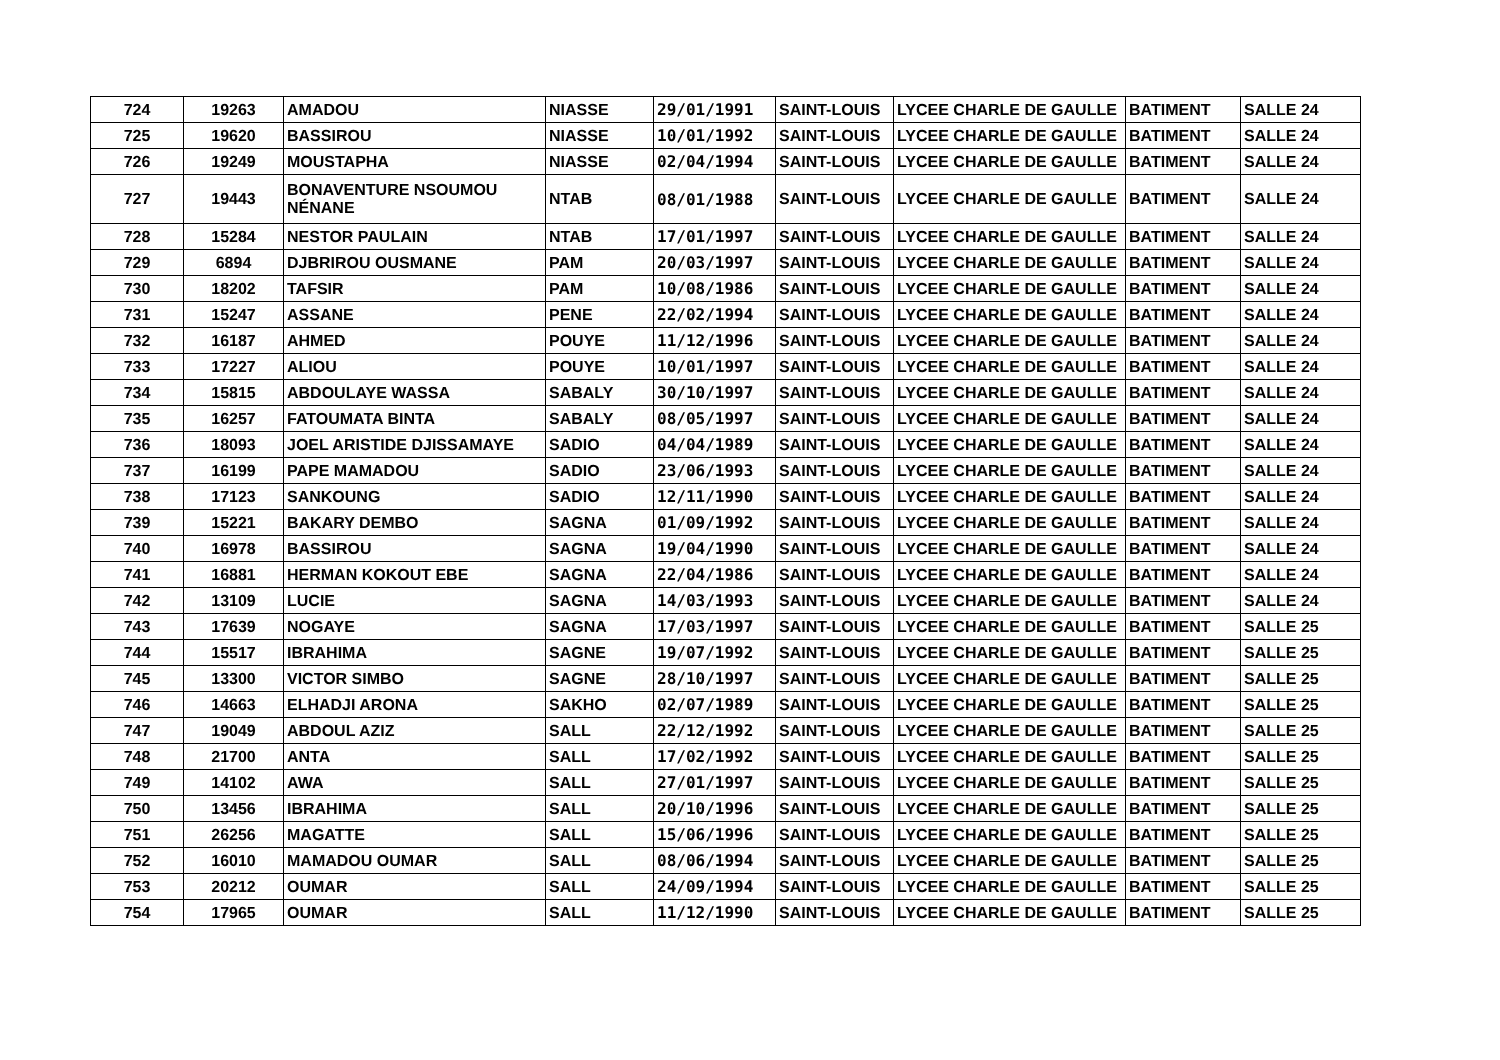| 724 | 19263 | AMADOU | NIASSE | 29/01/1991 | SAINT-LOUIS | LYCEE CHARLE DE GAULLE | BATIMENT | SALLE 24 |
| 725 | 19620 | BASSIROU | NIASSE | 10/01/1992 | SAINT-LOUIS | LYCEE CHARLE DE GAULLE | BATIMENT | SALLE 24 |
| 726 | 19249 | MOUSTAPHA | NIASSE | 02/04/1994 | SAINT-LOUIS | LYCEE CHARLE DE GAULLE | BATIMENT | SALLE 24 |
| 727 | 19443 | BONAVENTURE NSOUMOU NÉNANE | NTAB | 08/01/1988 | SAINT-LOUIS | LYCEE CHARLE DE GAULLE | BATIMENT | SALLE 24 |
| 728 | 15284 | NESTOR PAULAIN | NTAB | 17/01/1997 | SAINT-LOUIS | LYCEE CHARLE DE GAULLE | BATIMENT | SALLE 24 |
| 729 | 6894 | DJBRIROU OUSMANE | PAM | 20/03/1997 | SAINT-LOUIS | LYCEE CHARLE DE GAULLE | BATIMENT | SALLE 24 |
| 730 | 18202 | TAFSIR | PAM | 10/08/1986 | SAINT-LOUIS | LYCEE CHARLE DE GAULLE | BATIMENT | SALLE 24 |
| 731 | 15247 | ASSANE | PENE | 22/02/1994 | SAINT-LOUIS | LYCEE CHARLE DE GAULLE | BATIMENT | SALLE 24 |
| 732 | 16187 | AHMED | POUYE | 11/12/1996 | SAINT-LOUIS | LYCEE CHARLE DE GAULLE | BATIMENT | SALLE 24 |
| 733 | 17227 | ALIOU | POUYE | 10/01/1997 | SAINT-LOUIS | LYCEE CHARLE DE GAULLE | BATIMENT | SALLE 24 |
| 734 | 15815 | ABDOULAYE WASSA | SABALY | 30/10/1997 | SAINT-LOUIS | LYCEE CHARLE DE GAULLE | BATIMENT | SALLE 24 |
| 735 | 16257 | FATOUMATA BINTA | SABALY | 08/05/1997 | SAINT-LOUIS | LYCEE CHARLE DE GAULLE | BATIMENT | SALLE 24 |
| 736 | 18093 | JOEL ARISTIDE DJISSAMAYE | SADIO | 04/04/1989 | SAINT-LOUIS | LYCEE CHARLE DE GAULLE | BATIMENT | SALLE 24 |
| 737 | 16199 | PAPE MAMADOU | SADIO | 23/06/1993 | SAINT-LOUIS | LYCEE CHARLE DE GAULLE | BATIMENT | SALLE 24 |
| 738 | 17123 | SANKOUNG | SADIO | 12/11/1990 | SAINT-LOUIS | LYCEE CHARLE DE GAULLE | BATIMENT | SALLE 24 |
| 739 | 15221 | BAKARY DEMBO | SAGNA | 01/09/1992 | SAINT-LOUIS | LYCEE CHARLE DE GAULLE | BATIMENT | SALLE 24 |
| 740 | 16978 | BASSIROU | SAGNA | 19/04/1990 | SAINT-LOUIS | LYCEE CHARLE DE GAULLE | BATIMENT | SALLE 24 |
| 741 | 16881 | HERMAN KOKOUT EBE | SAGNA | 22/04/1986 | SAINT-LOUIS | LYCEE CHARLE DE GAULLE | BATIMENT | SALLE 24 |
| 742 | 13109 | LUCIE | SAGNA | 14/03/1993 | SAINT-LOUIS | LYCEE CHARLE DE GAULLE | BATIMENT | SALLE 24 |
| 743 | 17639 | NOGAYE | SAGNA | 17/03/1997 | SAINT-LOUIS | LYCEE CHARLE DE GAULLE | BATIMENT | SALLE 25 |
| 744 | 15517 | IBRAHIMA | SAGNE | 19/07/1992 | SAINT-LOUIS | LYCEE CHARLE DE GAULLE | BATIMENT | SALLE 25 |
| 745 | 13300 | VICTOR SIMBO | SAGNE | 28/10/1997 | SAINT-LOUIS | LYCEE CHARLE DE GAULLE | BATIMENT | SALLE 25 |
| 746 | 14663 | ELHADJI ARONA | SAKHO | 02/07/1989 | SAINT-LOUIS | LYCEE CHARLE DE GAULLE | BATIMENT | SALLE 25 |
| 747 | 19049 | ABDOUL AZIZ | SALL | 22/12/1992 | SAINT-LOUIS | LYCEE CHARLE DE GAULLE | BATIMENT | SALLE 25 |
| 748 | 21700 | ANTA | SALL | 17/02/1992 | SAINT-LOUIS | LYCEE CHARLE DE GAULLE | BATIMENT | SALLE 25 |
| 749 | 14102 | AWA | SALL | 27/01/1997 | SAINT-LOUIS | LYCEE CHARLE DE GAULLE | BATIMENT | SALLE 25 |
| 750 | 13456 | IBRAHIMA | SALL | 20/10/1996 | SAINT-LOUIS | LYCEE CHARLE DE GAULLE | BATIMENT | SALLE 25 |
| 751 | 26256 | MAGATTE | SALL | 15/06/1996 | SAINT-LOUIS | LYCEE CHARLE DE GAULLE | BATIMENT | SALLE 25 |
| 752 | 16010 | MAMADOU OUMAR | SALL | 08/06/1994 | SAINT-LOUIS | LYCEE CHARLE DE GAULLE | BATIMENT | SALLE 25 |
| 753 | 20212 | OUMAR | SALL | 24/09/1994 | SAINT-LOUIS | LYCEE CHARLE DE GAULLE | BATIMENT | SALLE 25 |
| 754 | 17965 | OUMAR | SALL | 11/12/1990 | SAINT-LOUIS | LYCEE CHARLE DE GAULLE | BATIMENT | SALLE 25 |